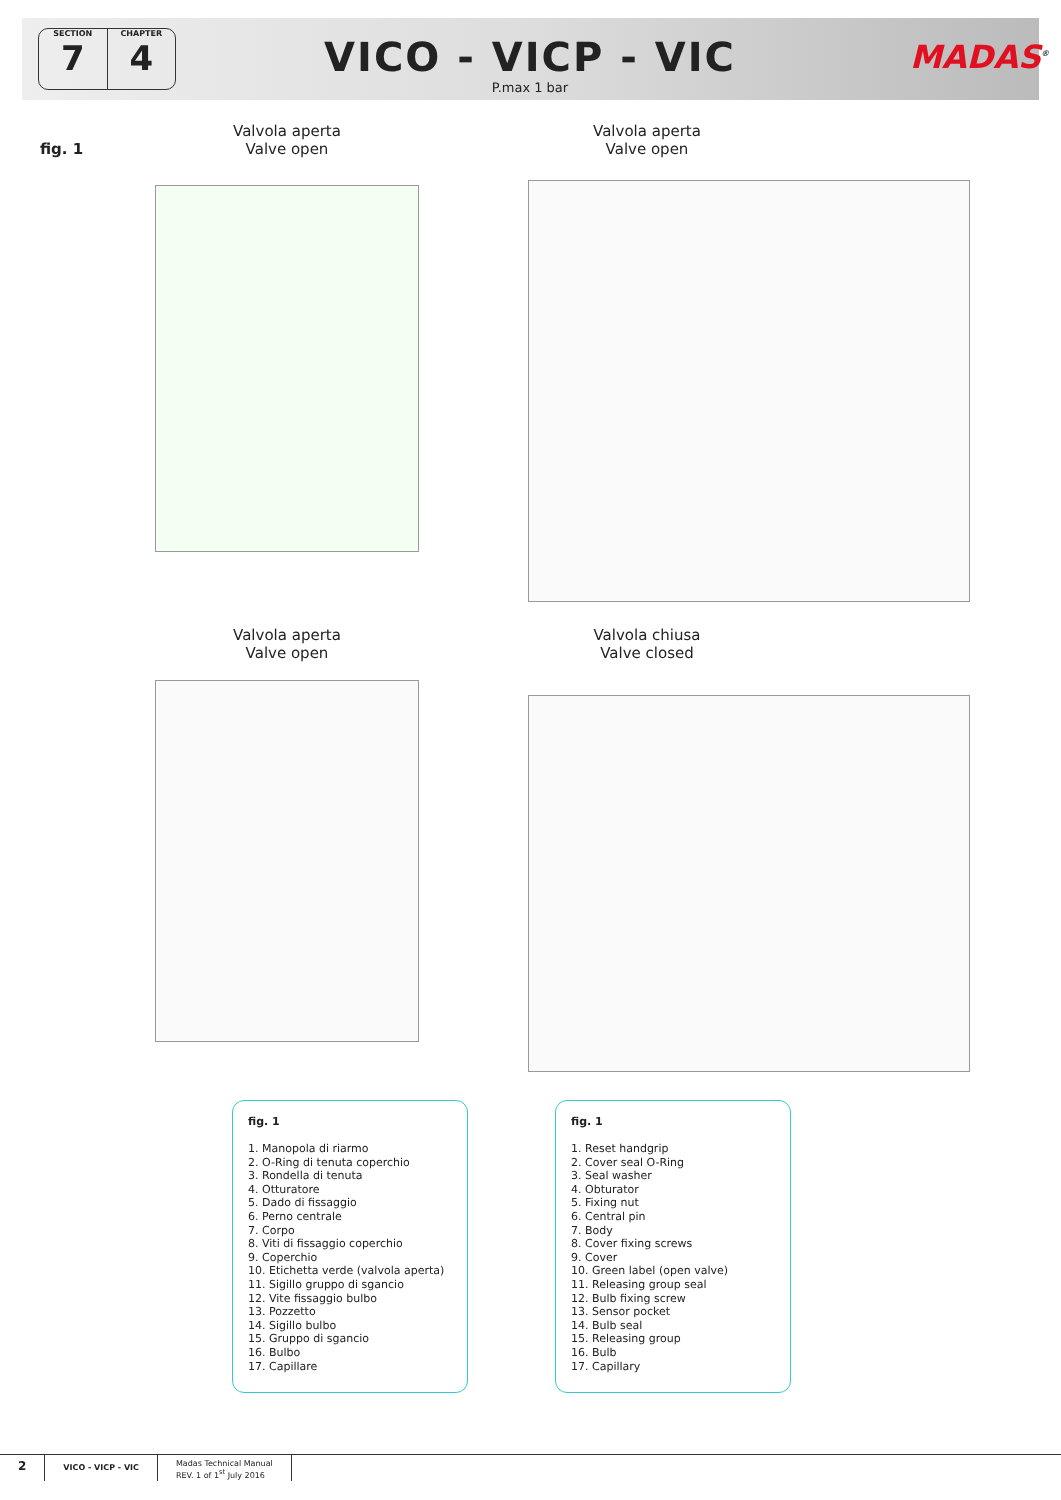SECTION
7
CHAPTER
4
VICO - VICP - VIC
P.max 1 bar
MADAS<sup>®</sup>
fig. 1
Valvola aperta
Valve open
Valvola aperta
Valve open
Valvola aperta
Valve open
Valvola chiusa
Valve closed
fig. 1
1. Manopola di riarmo
2. O-Ring di tenuta coperchio
3. Rondella di tenuta
4. Otturatore
5. Dado di fissaggio
6. Perno centrale
7. Corpo
8. Viti di fissaggio coperchio
9. Coperchio
10. Etichetta verde (valvola aperta)
11. Sigillo gruppo di sgancio
12. Vite fissaggio bulbo
13. Pozzetto
14. Sigillo bulbo
15. Gruppo di sgancio
16. Bulbo
17. Capillare
fig. 1
1. Reset handgrip
2. Cover seal O-Ring
3. Seal washer
4. Obturator
5. Fixing nut
6. Central pin
7. Body
8. Cover fixing screws
9. Cover
10. Green label (open valve)
11. Releasing group seal
12. Bulb fixing screw
13. Sensor pocket
14. Bulb seal
15. Releasing group
16. Bulb
17. Capillary
2
VICO - VICP - VIC
Madas Technical Manual
REV. 1 of 1<sup>st</sup> July 2016